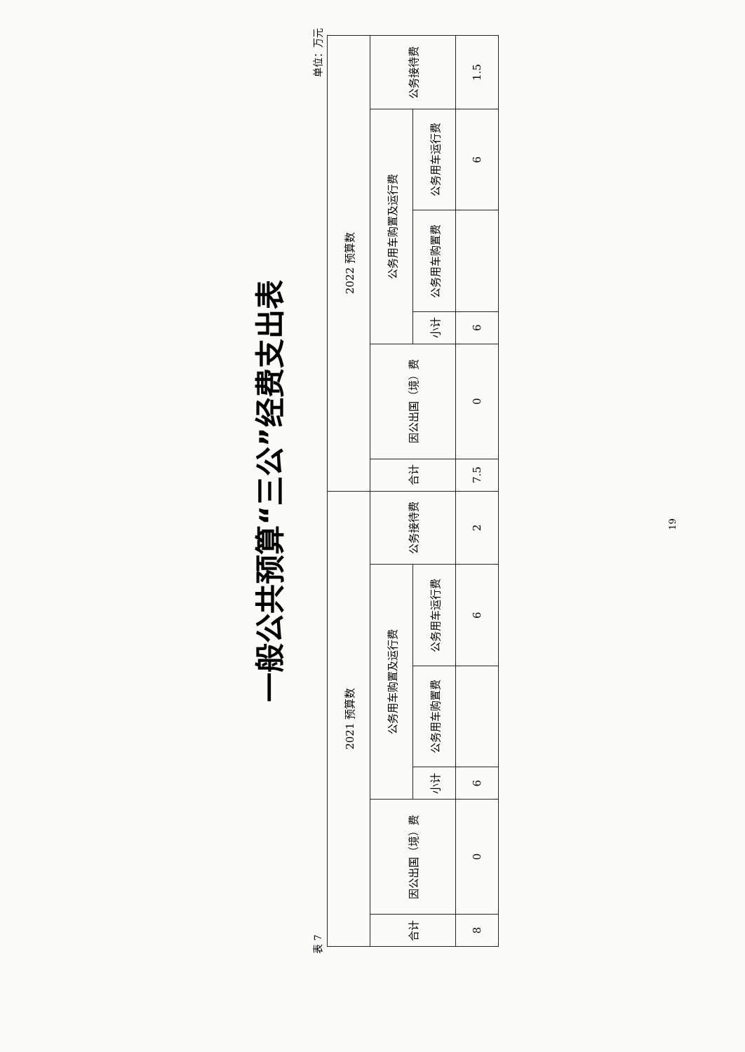一般公共预算“三公”经费支出表
表 7 单位：万元
| 2021 预算数 | | | | | | 2022 预算数 | | | | | |
| --- | --- | --- | --- | --- | --- | --- | --- | --- | --- | --- | --- |
| 合计 | 因公出国（境）费 | 公务用车购置及运行费 | | | 公务接待费 | 合计 | 因公出国（境）费 | 公务用车购置及运行费 | | | 公务接待费 |
| | | 小计 | 公务用车购置费 | 公务用车运行费 | | | | 小计 | 公务用车购置费 | 公务用车运行费 | |
| 8 | 0 | 6 | | 6 | 2 | 7.5 | 0 | 6 | | 6 | 1.5 |
19